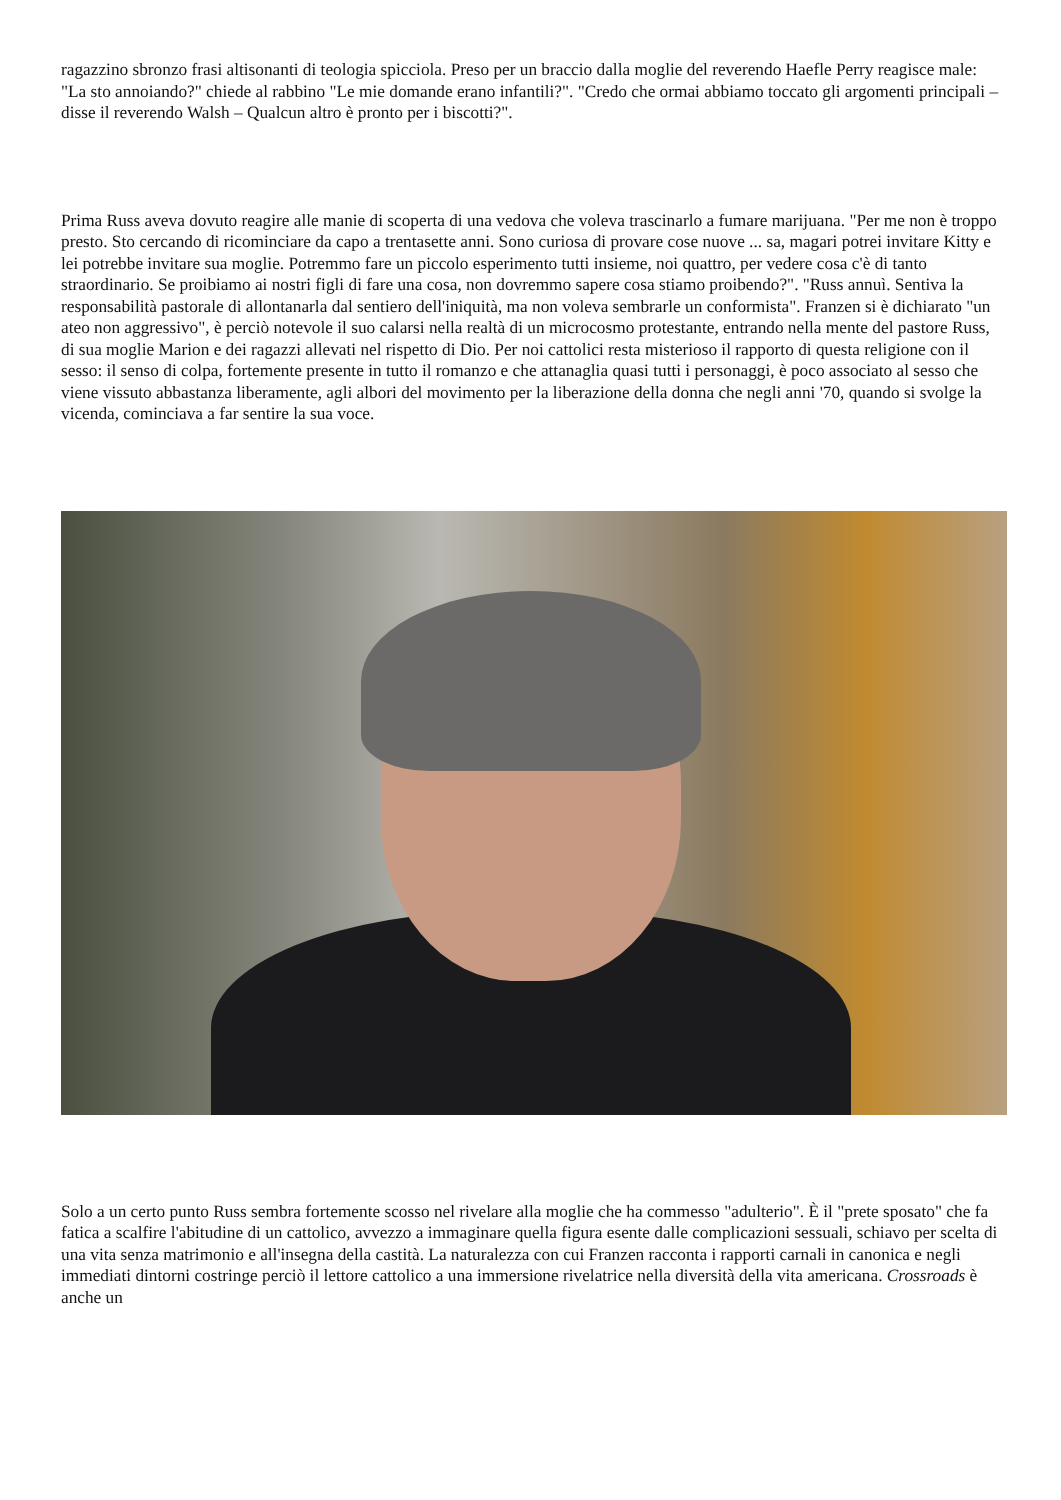ragazzino sbronzo frasi altisonanti di teologia spicciola. Preso per un braccio dalla moglie del reverendo Haefle Perry reagisce male: "La sto annoiando?" chiede al rabbino "Le mie domande erano infantili?". "Credo che ormai abbiamo toccato gli argomenti principali – disse il reverendo Walsh – Qualcun altro è pronto per i biscotti?".
Prima Russ aveva dovuto reagire alle manie di scoperta di una vedova che voleva trascinarlo a fumare marijuana. "Per me non è troppo presto. Sto cercando di ricominciare da capo a trentasette anni. Sono curiosa di provare cose nuove ... sa, magari potrei invitare Kitty e lei potrebbe invitare sua moglie. Potremmo fare un piccolo esperimento tutti insieme, noi quattro, per vedere cosa c'è di tanto straordinario. Se proibiamo ai nostri figli di fare una cosa, non dovremmo sapere cosa stiamo proibendo?". "Russ annuì. Sentiva la responsabilità pastorale di allontanarla dal sentiero dell'iniquità, ma non voleva sembrarle un conformista". Franzen si è dichiarato "un ateo non aggressivo", è perciò notevole il suo calarsi nella realtà di un microcosmo protestante, entrando nella mente del pastore Russ, di sua moglie Marion e dei ragazzi allevati nel rispetto di Dio. Per noi cattolici resta misterioso il rapporto di questa religione con il sesso: il senso di colpa, fortemente presente in tutto il romanzo e che attanaglia quasi tutti i personaggi, è poco associato al sesso che viene vissuto abbastanza liberamente, agli albori del movimento per la liberazione della donna che negli anni '70, quando si svolge la vicenda, cominciava a far sentire la sua voce.
Solo a un certo punto Russ sembra fortemente scosso nel rivelare alla moglie che ha commesso "adulterio". È il "prete sposato" che fa fatica a scalfire l'abitudine di un cattolico, avvezzo a immaginare quella figura esente dalle complicazioni sessuali, schiavo per scelta di una vita senza matrimonio e all'insegna della castità. La naturalezza con cui Franzen racconta i rapporti carnali in canonica e negli immediati dintorni costringe perciò il lettore cattolico a una immersione rivelatrice nella diversità della vita americana. Crossroads è anche un